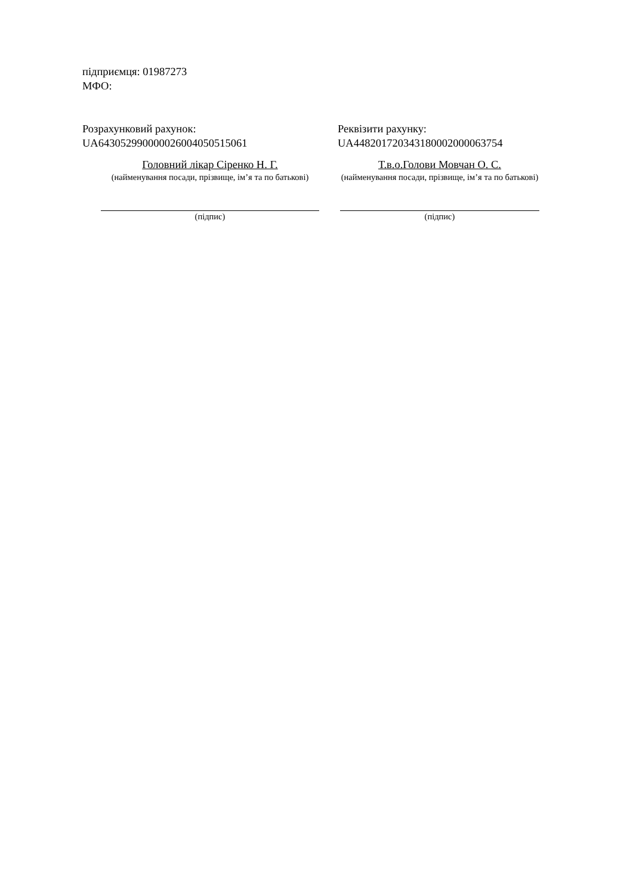підприємця: 01987273
МФО:
Розрахунковий рахунок:
UA643052990000026004050515061
Реквізити рахунку:
UA448201720343180002000063754
Головний лікар Сіренко Н. Г.
(найменування посади, прізвище, ім’я та по батькові)
Т.в.о.Голови Мовчан О. С.
(найменування посади, прізвище, ім’я та по батькові)
(підпис) (підпис)